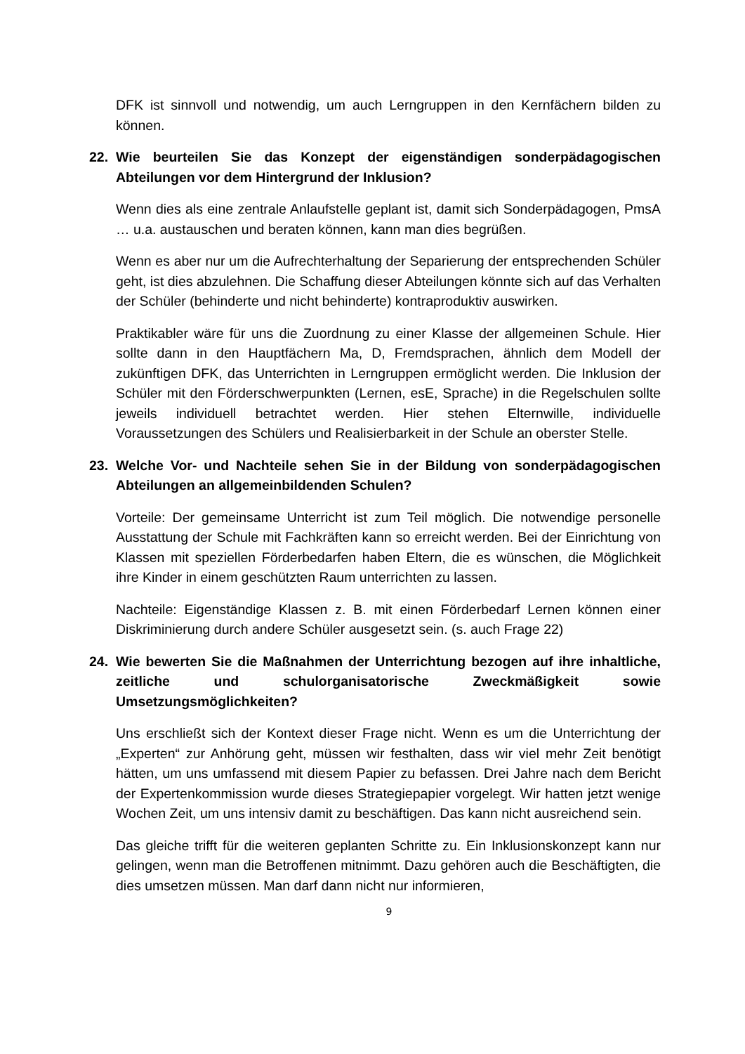DFK ist sinnvoll und notwendig, um auch Lerngruppen in den Kernfächern bilden zu können.
22. Wie beurteilen Sie das Konzept der eigenständigen sonderpädagogischen Abteilungen vor dem Hintergrund der Inklusion?
Wenn dies als eine zentrale Anlaufstelle geplant ist, damit sich Sonderpädagogen, PmsA … u.a. austauschen und beraten können, kann man dies begrüßen.
Wenn es aber nur um die Aufrechterhaltung der Separierung der entsprechenden Schüler geht, ist dies abzulehnen. Die Schaffung dieser Abteilungen könnte sich auf das Verhalten der Schüler (behinderte und nicht behinderte) kontraproduktiv auswirken.
Praktikabler wäre für uns die Zuordnung zu einer Klasse der allgemeinen Schule. Hier sollte dann in den Hauptfächern Ma, D, Fremdsprachen, ähnlich dem Modell der zukünftigen DFK, das Unterrichten in Lerngruppen ermöglicht werden. Die Inklusion der Schüler mit den Förderschwerpunkten (Lernen, esE, Sprache) in die Regelschulen sollte jeweils individuell betrachtet werden. Hier stehen Elternwille, individuelle Voraussetzungen des Schülers und Realisierbarkeit in der Schule an oberster Stelle.
23. Welche Vor- und Nachteile sehen Sie in der Bildung von sonderpädagogischen Abteilungen an allgemeinbildenden Schulen?
Vorteile: Der gemeinsame Unterricht ist zum Teil möglich. Die notwendige personelle Ausstattung der Schule mit Fachkräften kann so erreicht werden. Bei der Einrichtung von Klassen mit speziellen Förderbedarfen haben Eltern, die es wünschen, die Möglichkeit ihre Kinder in einem geschützten Raum unterrichten zu lassen.
Nachteile: Eigenständige Klassen z. B. mit einen Förderbedarf Lernen können einer Diskriminierung durch andere Schüler ausgesetzt sein. (s. auch Frage 22)
24. Wie bewerten Sie die Maßnahmen der Unterrichtung bezogen auf ihre inhaltliche, zeitliche und schulorganisatorische Zweckmäßigkeit sowie Umsetzungsmöglichkeiten?
Uns erschließt sich der Kontext dieser Frage nicht. Wenn es um die Unterrichtung der „Experten“ zur Anhörung geht, müssen wir festhalten, dass wir viel mehr Zeit benötigt hätten, um uns umfassend mit diesem Papier zu befassen. Drei Jahre nach dem Bericht der Expertenkommission wurde dieses Strategiepapier vorgelegt. Wir hatten jetzt wenige Wochen Zeit, um uns intensiv damit zu beschäftigen. Das kann nicht ausreichend sein.
Das gleiche trifft für die weiteren geplanten Schritte zu. Ein Inklusionskonzept kann nur gelingen, wenn man die Betroffenen mitnimmt. Dazu gehören auch die Beschäftigten, die dies umsetzen müssen. Man darf dann nicht nur informieren,
9